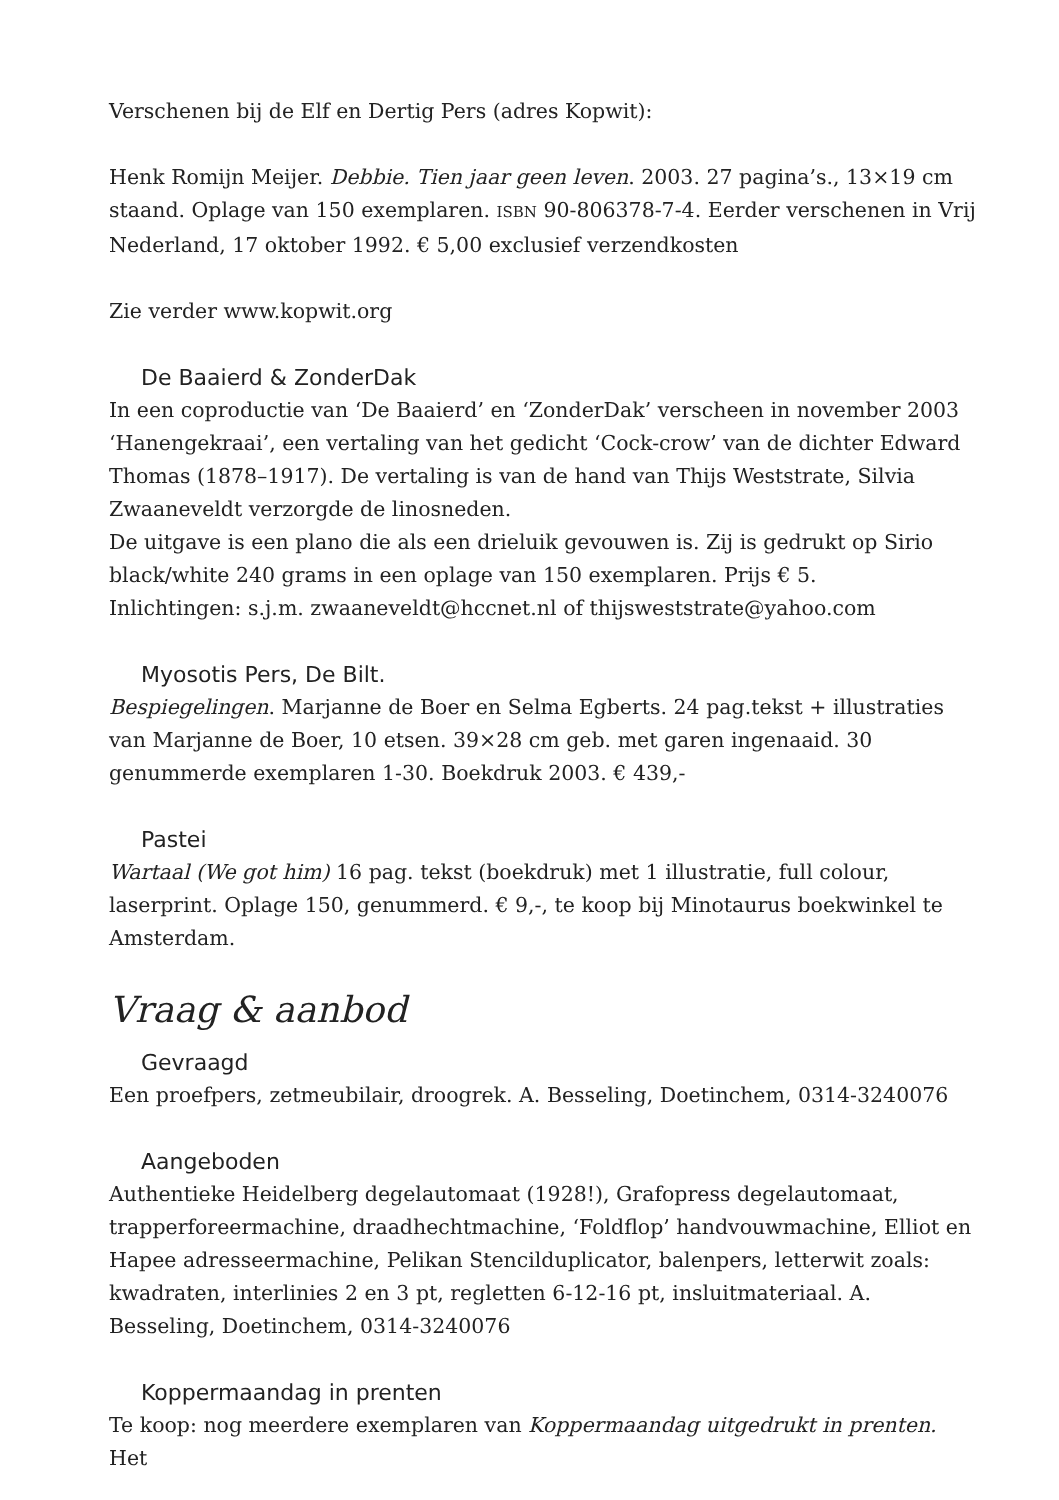Verschenen bij de Elf en Dertig Pers (adres Kopwit):
Henk Romijn Meijer. Debbie. Tien jaar geen leven. 2003. 27 pagina’s., 13×19 cm staand. Oplage van 150 exemplaren. ISBN 90-806378-7-4. Eerder verschenen in Vrij Nederland, 17 oktober 1992. € 5,00 exclusief verzendkosten
Zie verder www.kopwit.org
De Baaierd & ZonderDak
In een coproductie van ‘De Baaierd’ en ‘ZonderDak’ verscheen in november 2003 ‘Hanengekraai’, een vertaling van het gedicht ‘Cock-crow’ van de dichter Edward Thomas (1878–1917). De vertaling is van de hand van Thijs Weststrate, Silvia Zwaaneveldt verzorgde de linosneden.
De uitgave is een plano die als een drieluik gevouwen is. Zij is gedrukt op Sirio black/white 240 grams in een oplage van 150 exemplaren. Prijs € 5.
Inlichtingen: s.j.m. zwaaneveldt@hccnet.nl of thijsweststrate@yahoo.com
Myosotis Pers, De Bilt.
Bespiegelingen. Marjanne de Boer en Selma Egberts. 24 pag.tekst + illustraties van Marjanne de Boer, 10 etsen. 39×28 cm geb. met garen ingenaaid. 30 genummerde exemplaren 1-30. Boekdruk 2003. € 439,-
Pastei
Wartaal (We got him) 16 pag. tekst (boekdruk) met 1 illustratie, full colour, laserprint. Oplage 150, genummerd. € 9,-, te koop bij Minotaurus boekwinkel te Amsterdam.
Vraag & aanbod
Gevraagd
Een proefpers, zetmeubilair, droogrek. A. Besseling, Doetinchem, 0314-3240076
Aangeboden
Authentieke Heidelberg degelautomaat (1928!), Grafopress degelautomaat, trapperforeermachine, draadhechtmachine, ‘Foldflop’ handvouwmachine, Elliot en Hapee adresseermachine, Pelikan Stencilduplicator, balenpers, letterwit zoals: kwadraten, interlinies 2 en 3 pt, regletten 6-12-16 pt, insluitmateriaal. A. Besseling, Doetinchem, 0314-3240076
Koppermaandag in prenten
Te koop: nog meerdere exemplaren van Koppermaandag uitgedrukt in prenten. Het